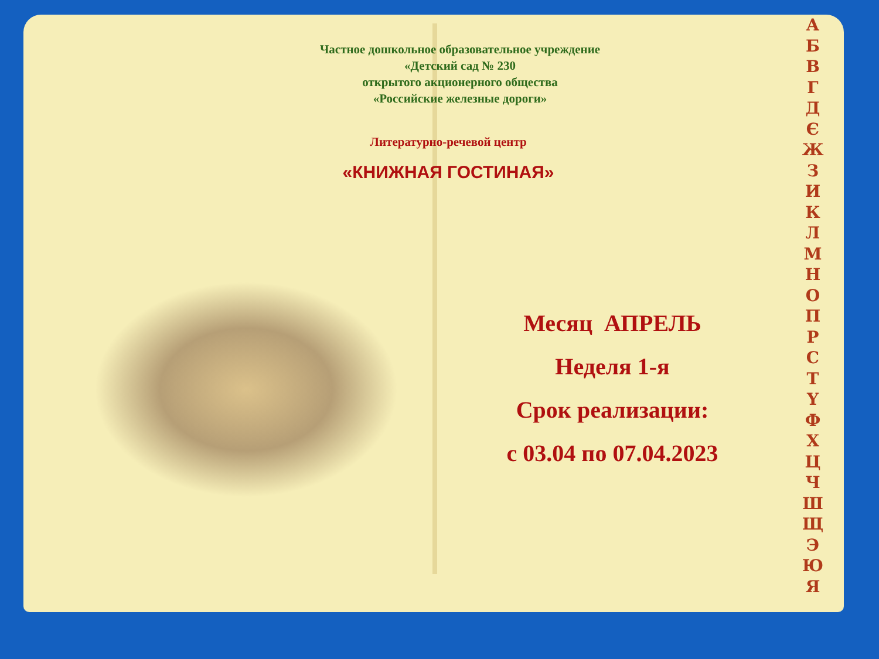Частное дошкольное образовательное учреждение
«Детский сад № 230
открытого акционерного общества
«Российские железные дороги»
Литературно-речевой центр
«КНИЖНАЯ ГОСТИНАЯ»
Месяц АПРЕЛЬ
Неделя 1-я
Срок реализации:
с 03.04 по 07.04.2023
А
Б
В
Г
Д
Є
Ж
З
И
К
Л
М
Н
О
П
Р
С
Т
Ү
Ф
Х
Ц
Ч
Ш
Щ
Э
Ю
Я